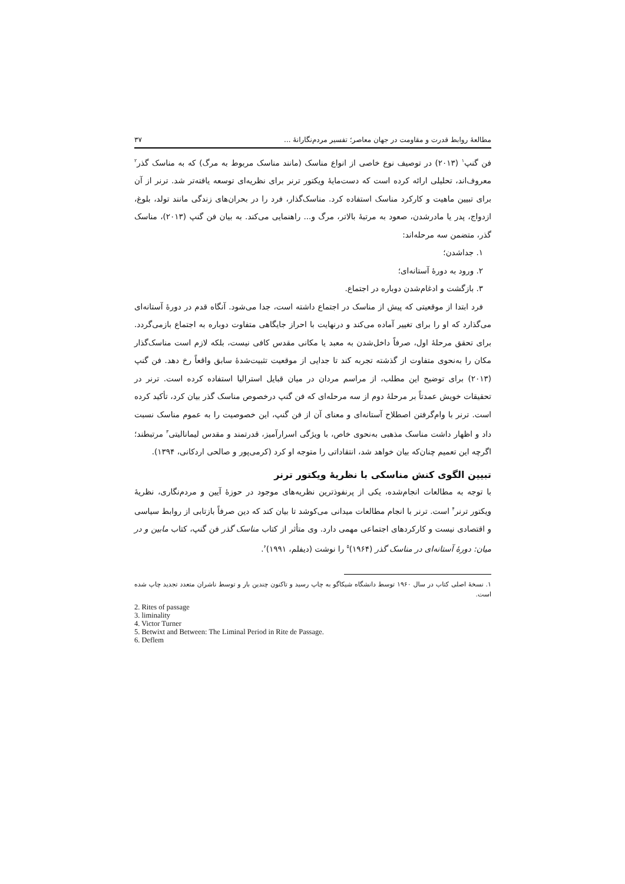مطالعهٔ روابط قدرت و مقاومت در جهان معاصر؛ تفسیر مردم‌نگارانهٔ ... ۳۷
فن گنپ<sup>۱</sup> (۲۰۱۳) در توصیف نوع خاصی از انواع مناسک (مانند مناسک مربوط به مرگ) که به مناسک گذر<sup>۲</sup> معروف‌اند، تحلیلی ارائه کرده است که دست‌مایهٔ ویکتور ترنر برای نظریه‌ای توسعه یافته‌تر شد. ترنر از آن برای تبیین ماهیت و کارکرد مناسک استفاده کرد. مناسک‌گذار، فرد را در بحران‌های زندگی مانند تولد، بلوغ، ازدواج، پدر یا مادرشدن، صعود به مرتبهٔ بالاتر، مرگ و... راهنمایی می‌کند. به بیان فن گنپ (۲۰۱۳)، مناسک گذر، متضمن سه مرحله‌اند:
۱. جداشدن؛
۲. ورود به دورهٔ آستانه‌ای؛
۳. بازگشت و ادغام‌شدن دوباره در اجتماع.
فرد ابتدا از موقعیتی که پیش از مناسک در اجتماع داشته است، جدا می‌شود. آنگاه قدم در دورهٔ آستانه‌ای می‌گذارد که او را برای تغییر آماده می‌کند و درنهایت با احراز جایگاهی متفاوت دوباره به اجتماع بازمی‌گردد. برای تحقق مرحلهٔ اول، صرفاً داخل‌شدن به معبد یا مکانی مقدس کافی نیست، بلکه لازم است مناسک‌گذار مکان را به‌نحوی متفاوت از گذشته تجربه کند تا جدایی از موقعیت تثبیت‌شدهٔ سابق واقعاً رخ دهد. فن گنپ (۲۰۱۳) برای توضیح این مطلب، از مراسم مردان در میان قبایل استرالیا استفاده کرده است. ترنر در تحقیقات خویش عمدتاً بر مرحلهٔ دوم از سه مرحله‌ای که فن گنپ درخصوص مناسک گذر بیان کرد، تأکید کرده است. ترنر با وام‌گرفتن اصطلاح آستانه‌ای و معنای آن از فن گنپ، این خصوصیت را به عموم مناسک نسبت داد و اظهار داشت مناسک مذهبی به‌نحوی خاص، با ویژگی اسرارآمیز، قدرتمند و مقدس لیمانالیتی<sup>۳</sup> مرتبطند؛ اگرچه این تعمیم چنان‌که بیان خواهد شد، انتقاداتی را متوجه او کرد (کرمی‌پور و صالحی اردکانی، ۱۳۹۴).
تبیین الگوی کنش مناسکی با نظریهٔ ویکتور ترنر
با توجه به مطالعات انجام‌شده، یکی از پرنفوذترین نظریه‌های موجود در حوزهٔ آیین و مردم‌نگاری، نظریهٔ ویکتور ترنر<sup>۴</sup> است. ترنر با انجام مطالعات میدانی می‌کوشد تا بیان کند که دین صرفاً بازتابی از روابط سیاسی و اقتصادی نیست و کارکردهای اجتماعی مهمی دارد. وی متأثر از کتاب مناسک گذر فن گنپ، کتاب مابین و در میان: دورهٔ آستانه‌ای در مناسک گذر (۱۹۶۴)<sup>۵</sup> را نوشت (دیفلم، ۱۹۹۱)<sup>۶</sup>.
۱. نسخهٔ اصلی کتاب در سال ۱۹۶۰ توسط دانشگاه شیکاگو به چاپ رسید و تاکنون چندین بار و توسط ناشران متعدد تجدید چاپ شده است.
2. Rites of passage
3. liminality
4. Victor Turner
5. Betwixt and Between: The Liminal Period in Rite de Passage.
6. Deflem